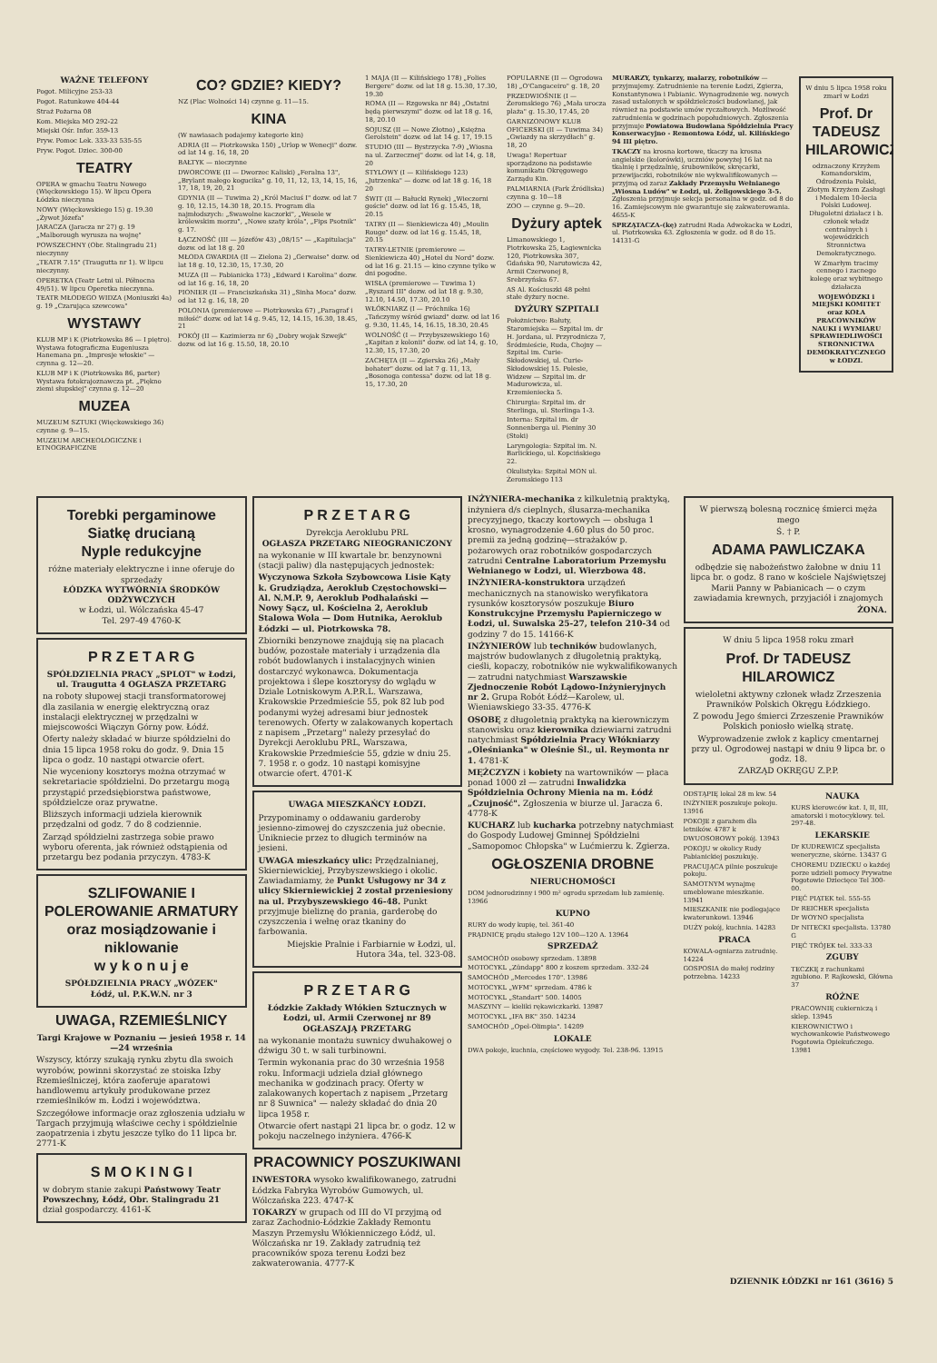WAŻNE TELEFONY
Pogot. Milicyjne 253-33
Pogot. Ratunkowe 404-44
Straż Pożarna 08
Kom. Miejska MO 292-22
Miejski Ośr. Infor. 359-13
Pryw. Pomoc Lek. 333-33 535-55
Pryw. Pogot. Dziec. 300-00
TEATRY
OPERA w gmachu Teatru Nowego (Więckowskiego 15). W lipcu Opera Łódzka nieczynna
NOWY (Więckowskiego 15) g. 19.30 „Żywot Józefa"
JARACZA (Jaracza nr 27) g. 19 „Malborough wyrusza na wojnę"
POWSZECHNY (Obr. Stalingradu 21) nieczynny
„TEATR 7.15" (Traugutta nr 1). W lipcu nieczynny.
OPERETKA (Teatr Letni ul. Północna 49/51). W lipcu Operetka nieczynna.
TEATR MŁODEGO WIDZA (Moniuszki 4a) g. 19 „Czarująca szewcowa"
WYSTAWY
KLUB MP i K (Piotrkowska 86 — I piętro). Wystawa fotograficzna Eugeniusza Hanemana pn. „Impresje włoskie" — czynna g. 12—20.
KLUB MP i K (Piotrkowska 86, parter) Wystawa fotokrajoznawcza pt. „Piękno ziemi słupskiej" czynna g. 12—20
MUZEA
MUZEUM SZTUKI (Więckowskiego 36) czynne g. 9—15.
MUZEUM ARCHEOLOGICZNE i ETNOGRAFICZNE
CO? GDZIE? KIEDY?
NZ (Plac Wolności 14) czynne g. 11—15.
KINA
(W nawiasach podajemy kategorie kin)
ADRIA (II — Piotrkowska 150) „Urlop w Wenecji" dozw. od lat 14 g. 16, 18, 20
BAŁTYK — nieczynne
DWORCOWE (II — Dworzec Kaliski) „Feralna 13", „Brylant małego kogucika" g. 10, 11, 12, 13, 14, 15, 16, 17, 18, 19, 20, 21
GDYNIA (II — Tuwima 2) „Król Maciuś I" dozw. od lat 7 g. 10, 12.15, 14.30 18, 20.15. Program dla najmłodszych: „Swawolne kaczorki", „Wesele w królewskim morzu", „Nowe szaty króla", „Fips Psotnik" g. 17.
ŁĄCZNOŚĆ (III — Józefów 43) „08/15" — „Kapitulacja" dozw. od lat 18 g. 20
MŁODA GWARDIA (II — Zielona 2) „Gerwaise" dozw. od lat 18 g. 10, 12.30, 15, 17.30, 20
MUZA (II — Pabianicka 173) „Edward i Karolina" dozw. od lat 16 g. 16, 18, 20
PIONIER (II — Franciszkańska 31) „Sinha Moca" dozw. od lat 12 g. 16, 18, 20
POLONIA (premierowe — Piotrkowska 67) „Paragraf i miłość" dozw. od lat 14 g. 9.45, 12, 14.15, 16.30, 18.45, 21
POKÓJ (II — Kazimierza nr 6) „Dobry wojak Szwejk" dozw. od lat 16 g. 15.50, 18, 20.10
1 MAJA (II — Kilińskiego 178) „Folies Bergere" dozw. od lat 18 g. 15.30, 17.30, 19.30
ROMA (II — Rzgowska nr 84) „Ostatni będą pierwszymi" dozw. od lat 18 g. 16, 18, 20.10
SOJUSZ (II — Nowe Złotno) „Księżna Gerolstein" dozw. od lat 14 g. 17, 19.15
STUDIO (III — Bystrzycka 7-9) „Wiosna na ul. Zarzecznej" dozw. od lat 14, g. 18, 20
STYLOWY (I — Kilińskiego 123) „Jutrzenka" — dozw. od lat 18 g. 16, 18 20
ŚWIT (II — Bałucki Rynek) „Wieczorni goście" dozw. od lat 16 g. 15.45, 18, 20.15
TATRY (II — Sienkiewicza 40) „Moulin Rouge" dozw. od lat 16 g. 15.45, 18, 20.15
TATRY-LETNIE (premierowe — Sienkiewicza 40) „Hotel du Nord" dozw. od lat 16 g. 21.15 — kino czynne tylko w dni pogodne.
WISŁA (premierowe — Tuwima 1) „Ryszard III" dozw. od lat 18 g. 9.30, 12.10, 14.50, 17.30, 20.10
WŁÓKNIARZ (I — Próchnika 16) „Tańczymy wśród gwiazd" dozw. od lat 16 g. 9.30, 11.45, 14, 16.15, 18.30, 20.45
WOLNOŚĆ (I — Przybyszewskiego 16) „Kapitan z kolonii" dozw. od lat 14, g. 10, 12.30, 15, 17.30, 20
ZACHĘTA (II — Zgierska 26) „Mały bohater" dozw. od lat 7 g. 11, 13, „Bosonoga contessa" dozw. od lat 18 g. 15, 17.30, 20
POPULARNE (II — Ogrodowa 18) „O'Cangaceiro" g. 18, 20
PRZEDWIOŚNIE (I — Żeromskiego 76) „Mała uroczа plaża" g. 15.30, 17.45, 20
GARNIZONOWY KLUB OFICERSKI (II — Tuwima 34) „Gwiazdy na skrzydłach" g. 18, 20
Uwaga! Repertuar sporządzono na podstawie komunikatu Okręgowego Zarządu Kin.
PALMIARNIA (Park Źródliska) czynna g. 10—18
ZOO — czynne g. 9—20.
Dyżury aptek
Limanowskiego 1, Piotrkowska 25, Łagiewnicka 120, Piotrkowska 307, Gdańska 90, Narutowicza 42, Armii Czerwonej 8, Srebrzyńska 67.
AS Al. Kościuszki 48 pełni stałe dyżury nocne.
DYŻURY SZPITALI
Położnictwo: Bałuty, Staromiejska — Szpital im. dr H. Jordana, ul. Przyrodnicza 7, Śródmieście, Ruda, Chojny — Szpital im. Curie-Skłodowskiej, ul. Curie-Skłodowskiej 15. Polesie, Widzew — Szpital im. dr Madurowicza, ul. Krzemieniecka 5.
Chirurgia: Szpital im. dr Sterlinga, ul. Sterlinga 1-3.
Interna: Szpital im. dr Sonnenberga ul. Pieniny 30 (Stoki)
Laryngologia: Szpital im. N. Barlickiego, ul. Kopcińskiego 22.
Okulistyka: Szpital MON ul. Żeromskiego 113
MURARZY, tynkarzy, malarzy, robotników — przyjmujemy. Zatrudnienie na terenie Łodzi, Zgierza, Konstantynowa i Pabianic. Wynagrodzenie wg. nowych zasad ustalonych w spółdzielczości budowlanej, jak również na podstawie umów ryczałtowych. Możliwość zatrudnienia w godzinach popołudniowych. Zgłoszenia przyjmuje Powiatowa Budowlana Spółdzielnia Pracy Konserwacyjno - Remontowa Łódź, ul. Kilińskiego 94 III piętro.
TKACZY na krosna kortowe, tkaczy na krosna angielskie (kolorówki), uczniów powyżej 16 lat na tkalnię i przędzalnię, śrubowników, skręcarki, przewijaczki, robotników nie wykwalifikowanych — przyjmą od zaraz Zakłady Przemysłu Wełnianego „Wiosna Ludów" w Łodzi, ul. Żeligowskiego 3-5. Zgłoszenia przyjmuje sekcja personalna w godz. od 8 do 16. Zamiejscowym nie gwarantuje się zakwaterowania. 4655-K
SPRZĄTACZA-(kę) zatrudni Rada Adwokacka w Łodzi, ul. Piotrkowska 63. Zgłoszenia w godz. od 8 do 15. 14131-G
W dniu 5 lipca 1958 roku zmarł w Łodzi
Prof. Dr TADEUSZ HILAROWICZ
odznaczony Krzyżem Komandorskim, Odrodzenia Polski, Złotym Krzyżem Zasługi i Medalem 10-lecia Polski Ludowej. Długoletni działacz i b. członek władz centralnych i wojewódzkich Stronnictwa Demokratycznego.
W Zmarłym tracimy cennego i zacnego kolegę oraz wybitnego działacza
WOJEWÓDZKI i MIEJSKI KOMITET oraz KOŁA PRACOWNIKÓW NAUKI i WYMIARU SPRAWIEDLIWOŚCI STRONNICTWA DEMOKRATYCZNEGO w ŁODZI.
Torebki pergaminowe
Siatkę drucianą
Nyple redukcyjne
różne materiały elektryczne i inne oferuje do sprzedaży
ŁÓDZKA WYTWÓRNIA ŚRODKÓW ODŻYWCZYCH
w Łodzi, ul. Wólczańska 45-47
Tel. 297-49 4760-K
P R Z E T A R G
SPÓŁDZIELNIA PRACY „SPLOT" w Łodzi, ul. Traugutta 4 OGŁASZA PRZETARG
na roboty słupowej stacji transformatorowej dla zasilania w energię elektryczną oraz instalacji elektrycznej w przędzalni w miejscowości Wiączyn Górny pow. Łódź.
Oferty należy składać w biurze spółdzielni do dnia 15 lipca 1958 roku do godz. 9. Dnia 15 lipca o godz. 10 nastąpi otwarcie ofert.
Nie wyceniony kosztorys można otrzymać w sekretariacie spółdzielni. Do przetargu mogą przystąpić przedsiębiorstwa państwowe, spółdzielcze oraz prywatne.
Bliższych informacji udziela kierownik przędzalni od godz. 7 do 8 codziennie.
Zarząd spółdzielni zastrzega sobie prawo wyboru oferenta, jak również odstąpienia od przetargu bez podania przyczyn. 4783-K
SZLIFOWANIE I POLEROWANIE ARMATURY
oraz mosiądzowanie i niklowanie
w y k o n u j e
SPÓŁDZIELNIA PRACY „WÓZEK"
Łódź, ul. P.K.W.N. nr 3
UWAGA, RZEMIEŚLNICY
Targi Krajowe w Poznaniu — jesień 1958 r. 14—24 września
Wszyscy, którzy szukają rynku zbytu dla swoich wyrobów, powinni skorzystać ze stoiska Izby Rzemieślniczej, która zaoferuje aparatowi handlowemu artykuły produkowane przez rzemieślników m. Łodzi i województwa.
Szczegółowe informacje oraz zgłoszenia udziału w Targach przyjmują właściwe cechy i spółdzielnie zaopatrzenia i zbytu jeszcze tylko do 11 lipca br. 2771-K
S M O K I N G I
w dobrym stanie zakupi Państwowy Teatr Powszechny, Łódź, Obr. Stalingradu 21 dział gospodarczy. 4161-K
P R Z E T A R G
Dyrekcja Aeroklubu PRL
OGŁASZA PRZETARG NIEOGRANICZONY
na wykonanie w III kwartale br. benzynowni (stacji paliw) dla następujących jednostek:
Wyczynowa Szkoła Szybowcowa Lisie Kąty k. Grudziądza, Aeroklub Częstochowski—Al. N.M.P. 9, Aeroklub Podhalański — Nowy Sącz, ul. Kościelna 2, Aeroklub Stalowa Wola — Dom Hutnika, Aeroklub Łódzki — ul. Piotrkowska 78.
Zbiorniki benzynowe znajdują się na placach budów, pozostałe materiały i urządzenia dla robót budowlanych i instalacyjnych winien dostarczyć wykonawca. Dokumentacja projektowa i ślepe kosztorysy do wglądu w Dziale Lotniskowym A.P.R.L. Warszawa, Krakowskie Przedmieście 55, pok 82 lub pod podanymi wyżej adresami biur jednostek terenowych. Oferty w zalakowanych kopertach z napisem „Przetarg" należy przesyłać do Dyrekcji Aeroklubu PRL, Warszawa, Krakowskie Przedmieście 55, gdzie w dniu 25. 7. 1958 r. o godz. 10 nastąpi komisyjne otwarcie ofert. 4701-K
UWAGA MIESZKAŃCY ŁODZI.
Przypominamy o oddawaniu garderoby jesienno-zimowej do czyszczenia już obecnie. Unikniecie przez to długich terminów na jesieni.
UWAGA mieszkańcy ulic: Przędzalnianej, Skierniewickiej, Przybyszewskiego i okolic. Zawiadamiamy, że Punkt Usługowy nr 34 z ulicy Skierniewickiej 2 został przeniesiony na ul. Przybyszewskiego 46-48. Punkt przyjmuje bieliznę do prania, garderobę do czyszczenia i wełnę oraz tkaniny do farbowania.
Miejskie Pralnie i Farbiarnie w Łodzi, ul. Hutora 34a, tel. 323-08.
P R Z E T A R G
Łódzkie Zakłady Włókien Sztucznych w Łodzi, ul. Armii Czerwonej nr 89 OGŁASZAJĄ PRZETARG
na wykonanie montażu suwnicy dwuhakowej o dźwigu 30 t. w sali turbinowni.
Termin wykonania prac do 30 września 1958 roku. Informacji udziela dział głównego mechanika w godzinach pracy. Oferty w zalakowanych kopertach z napisem „Przetarg nr 8 Suwnica" — należy składać do dnia 20 lipca 1958 r.
Otwarcie ofert nastąpi 21 lipca br. o godz. 12 w pokoju naczelnego inżyniera. 4766-K
PRACOWNICY POSZUKIWANI
INWESTORA wysoko kwalifikowanego, zatrudni Łódzka Fabryka Wyrobów Gumowych, ul. Wólczańska 223. 4747-K
TOKARZY w grupach od III do VI przyjmą od zaraz Zachodnio-Łódzkie Zakłady Remontu Maszyn Przemysłu Włókienniczego Łódź, ul. Wólczańska nr 19. Zakłady zatrudnią też pracowników spoza terenu Łodzi bez zakwaterowania. 4777-K
INŻYNIERA-mechanika z kilkuletnią praktyką, inżyniera d/s cieplnych, ślusarza-mechanika precyzyjnego, tkaczy kortowych — obsługa 1 krosno, wynagrodzenie 4.60 plus do 50 proc. premii za jedną godzinę—strażaków p. pożarowych oraz robotników gospodarczych zatrudni Centralne Laboratorium Przemysłu Wełnianego w Łodzi, ul. Wierzbowa 48.
INŻYNIERA-konstruktora urządzeń mechanicznych na stanowisko weryfikatora rysunków kosztorysów poszukuje Biuro Konstrukcyjne Przemysłu Papierniczego w Łodzi, ul. Suwalska 25-27, telefon 210-34 od godziny 7 do 15. 14166-K
INŻYNIERÓW lub techników budowlanych, majstrów budowlanych z długoletnią praktyką, cieśli, kopaczy, robotników nie wykwalifikowanych — zatrudni natychmiast Warszawskie Zjednoczenie Robót Lądowo-Inżynieryjnych nr 2. Grupa Robót Łódź—Karolew, ul. Wieniawskiego 33-35. 4776-K
OSOBĘ z długoletnią praktyką na kierowniczym stanowisku oraz kierownika dziewiarni zatrudni natychmiast Spółdzielnia Pracy Włókniarzy „Oleśnianka" w Oleśnie Śl., ul. Reymonta nr 1. 4781-K
MĘŻCZYZN i kobiety na wartowników — płaca ponad 1000 zł — zatrudni Inwalidzka Spółdzielnia Ochrony Mienia na m. Łódź „Czujność". Zgłoszenia w biurze ul. Jaracza 6. 4778-K
KUCHARZ lub kucharka potrzebny natychmiast do Gospody Ludowej Gminnej Spółdzielni „Samopomoc Chłopska" w Lućmierzu k. Zgierza.
OGŁOSZENIA DROBNE
NIERUCHOMOŚCI
DOM jednorodzinny i 900 m² ogrodu sprzedam lub zamienię. 13966
KUPNO
RURY do wody kupię, tel. 361-40
PRĄDNICĘ prądu stałego 12V 100—120 A. 13964
SPRZEDAŻ
SAMOCHÓD osobowy sprzedam. 13898
MOTOCYKL „Zündapp" 800 z koszem sprzedam. 332-24
SAMOCHÓD „Mercedes 170". 13986
MOTOCYKL „WFM" sprzedam. 4786 k
MOTOCYKL „Standart" 500. 14005
MASZYNY — kieliki rękawiczkarki. 13987
MOTOCYKL „IFA BK" 350. 14234
SAMOCHÓD „Opel-Olimpia". 14209
LOKALE
DWA pokoje, kuchnia, częściowe wygody. Tel. 238-96. 13915
W pierwszą bolesną rocznicę śmierci męża mego
Ś. † P.
ADAMA PAWLICZAKA
odbędzie się nabożeństwo żałobne w dniu 11 lipca br. o godz. 8 rano w kościele Najświętszej Marii Panny w Pabianicach — o czym zawiadamia krewnych, przyjaciół i znajomych
ŻONA.
W dniu 5 lipca 1958 roku zmarł
Prof. Dr TADEUSZ HILAROWICZ
wieloletni aktywny członek władz Zrzeszenia Prawników Polskich Okręgu Łódzkiego.
Z powodu Jego śmierci Zrzeszenie Prawników Polskich poniosło wielką stratę.
Wyprowadzenie zwłok z kaplicy cmentarnej przy ul. Ogrodowej nastąpi w dniu 9 lipca br. o godz. 18.
ZARZĄD OKRĘGU Z.P.P.
ODSTĄPIĘ lokal 28 m kw. 54
INŻYNIER poszukuje pokoju. 13916
POKOJE z garażem dla letników. 4787 k
DWUOSOBOWY pokój. 13943
POKOJU w okolicy Rudy Pabianickiej poszukuję.
PRACUJĄCA pilnie poszukuje pokoju.
SAMOTNYM wynajmę umeblowane mieszkanie. 13941
MIESZKANIE nie podlegające kwaterunkowi. 13946
DUŻY pokój, kuchnia. 14283
PRACA
KOWALA-ogniarza zatrudnię. 14224
GOSPOSIA do małej rodziny potrzebna. 14233
NAUKA
KURS kierowców kat. I, II, III, amatorski i motocyklowy. tel. 297-48.
LEKARSKIE
Dr KUDREWICZ specjalista weneryczne, skórne. 13437 G
CHOREMU DZIECKU o każdej porze udzieli pomocy Prywatne Pogotowie Dziecięce Tel 300-00.
PIĘĆ PIĄTEK tel. 555-55
Dr REICHER specjalista
Dr WOYNO specjalista
Dr NITECKI specjalista. 13780 G
PIĘĆ TRÓJEK tel. 333-33
ZGUBY
TECZKĘ z rachunkami zgubiono. P. Rajkowski, Główna 37
RÓŻNE
PRACOWNIĘ cukierniczą i sklep. 13945
KIEROWNICTWO i wychowankowie Państwowego Pogotowia Opiekuńczego. 13981
DZIENNIK ŁÓDZKI nr 161 (3616) 5